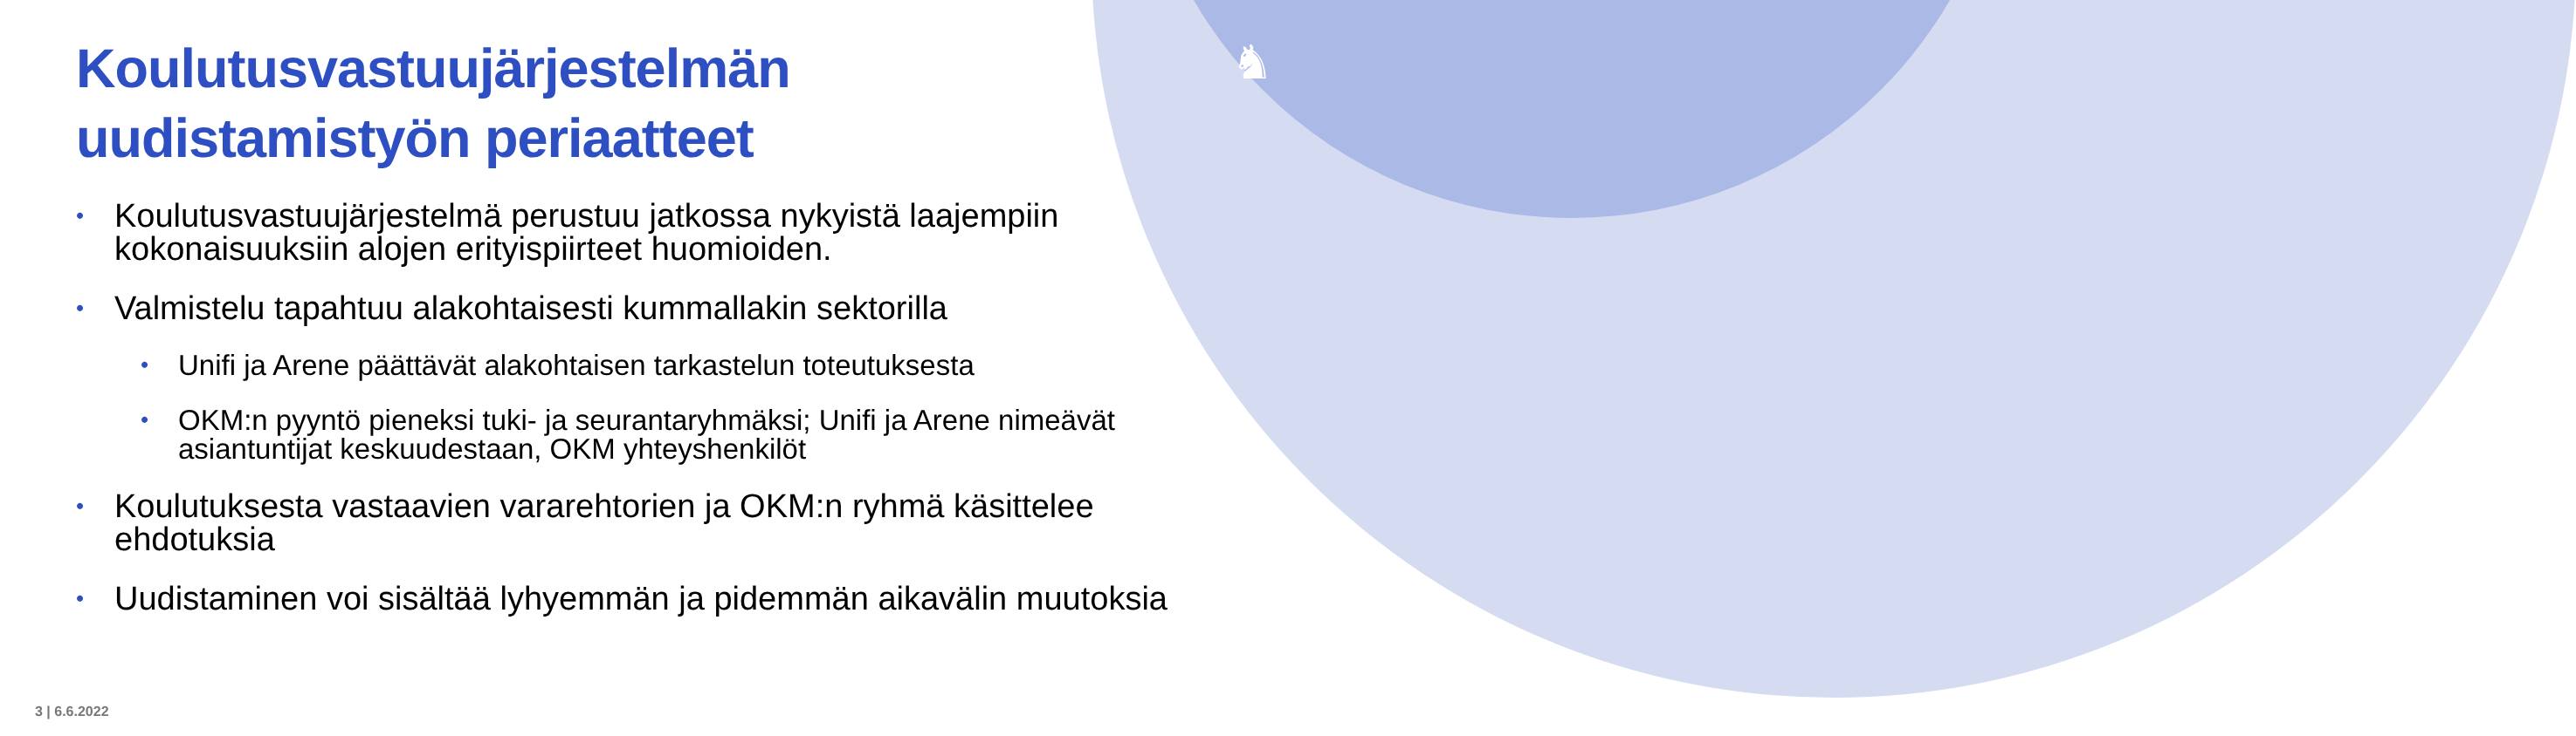♞
Koulutusvastuujärjestelmän uudistamistyön periaatteet
• Koulutusvastuujärjestelmä perustuu jatkossa nykyistä laajempiin kokonaisuuksiin alojen erityispiirteet huomioiden.
• Valmistelu tapahtuu alakohtaisesti kummallakin sektorilla
• Unifi ja Arene päättävät alakohtaisen tarkastelun toteutuksesta
• OKM:n pyyntö pieneksi tuki- ja seurantaryhmäksi; Unifi ja Arene nimeävät asiantuntijat keskuudestaan, OKM yhteyshenkilöt
• Koulutuksesta vastaavien vararehtorien ja OKM:n ryhmä käsittelee ehdotuksia
• Uudistaminen voi sisältää lyhyemmän ja pidemmän aikavälin muutoksia
3 | 6.6.2022